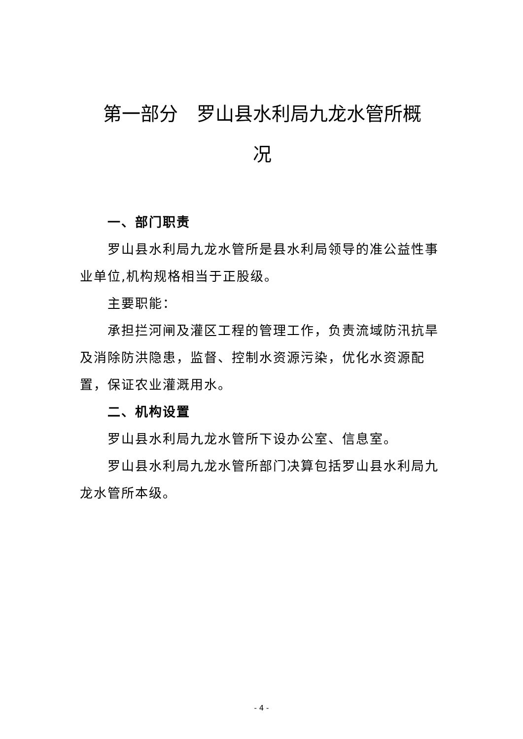第一部分　罗山县水利局九龙水管所概
况
一、部门职责
罗山县水利局九龙水管所是县水利局领导的准公益性事业单位,机构规格相当于正股级。
主要职能：
承担拦河闸及灌区工程的管理工作，负责流域防汛抗旱及消除防洪隐患，监督、控制水资源污染，优化水资源配置，保证农业灌溉用水。
二、机构设置
罗山县水利局九龙水管所下设办公室、信息室。
罗山县水利局九龙水管所部门决算包括罗山县水利局九龙水管所本级。
- 4 -